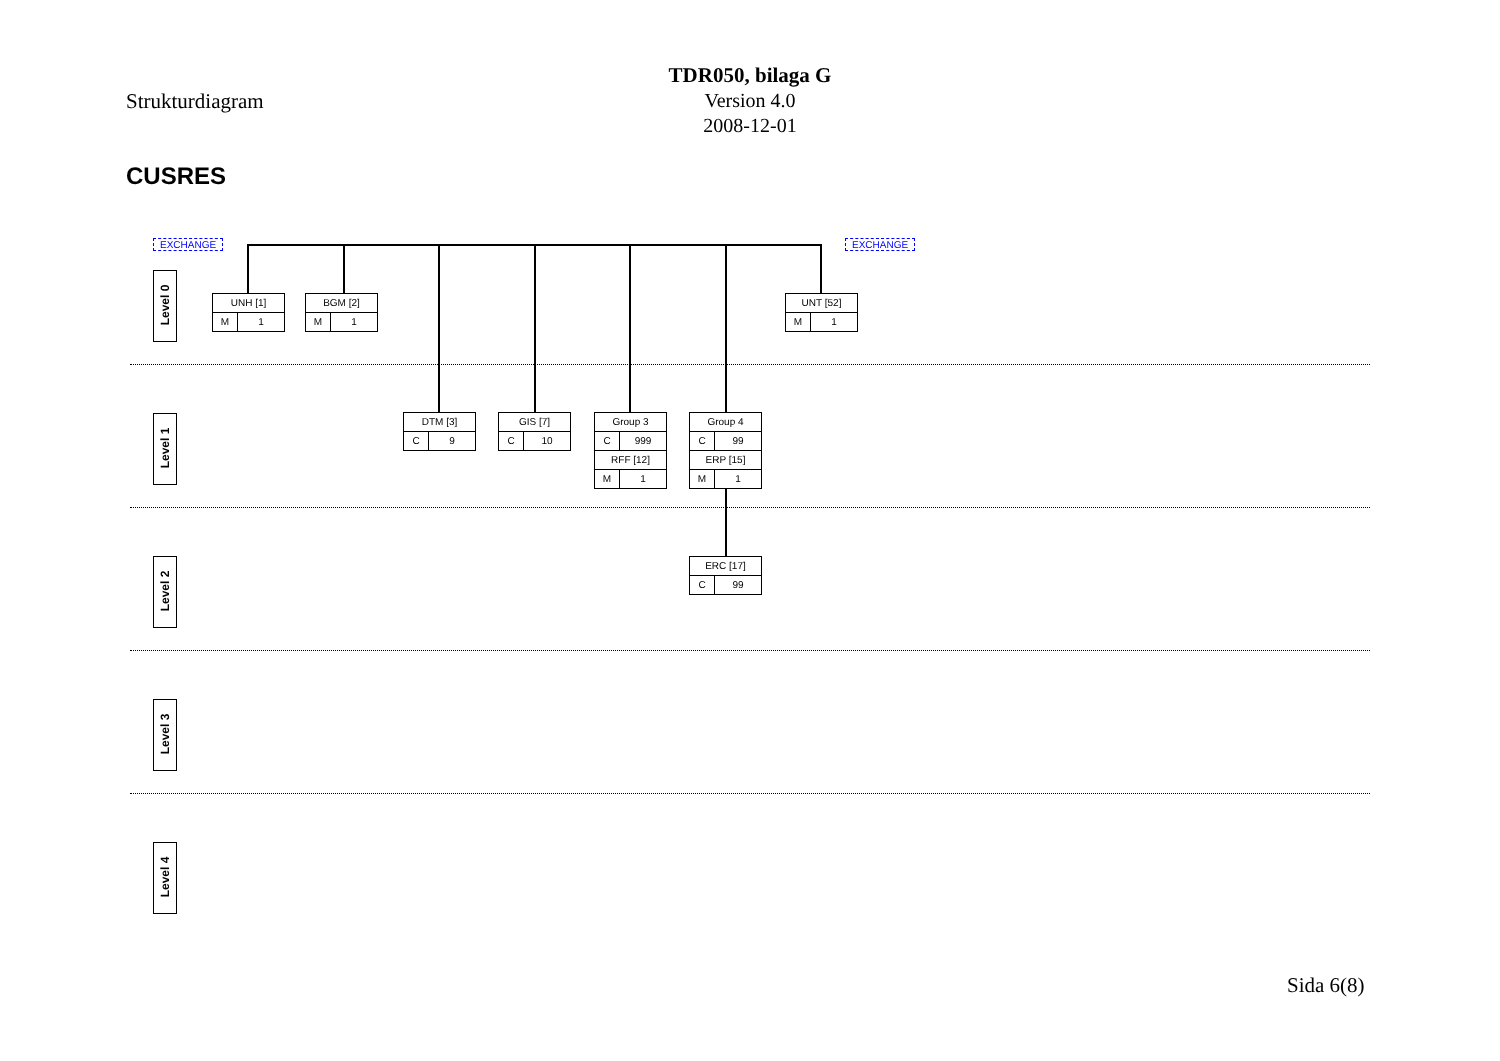Strukturdiagram
TDR050, bilaga G
Version 4.0
2008-12-01
CUSRES
EXCHANGE EXCHANGE
Level 0
Level 1
Level 2
Level 3
Level 4
UNH [1]
M 1
BGM [2]
M 1
UNT [52]
M 1
DTM [3]
C 9
GIS [7]
C 10
Group 3
C 999
RFF [12]
M 1
Group 4
C 99
ERP [15]
M 1
ERC [17]
C 99
Sida 6(8)